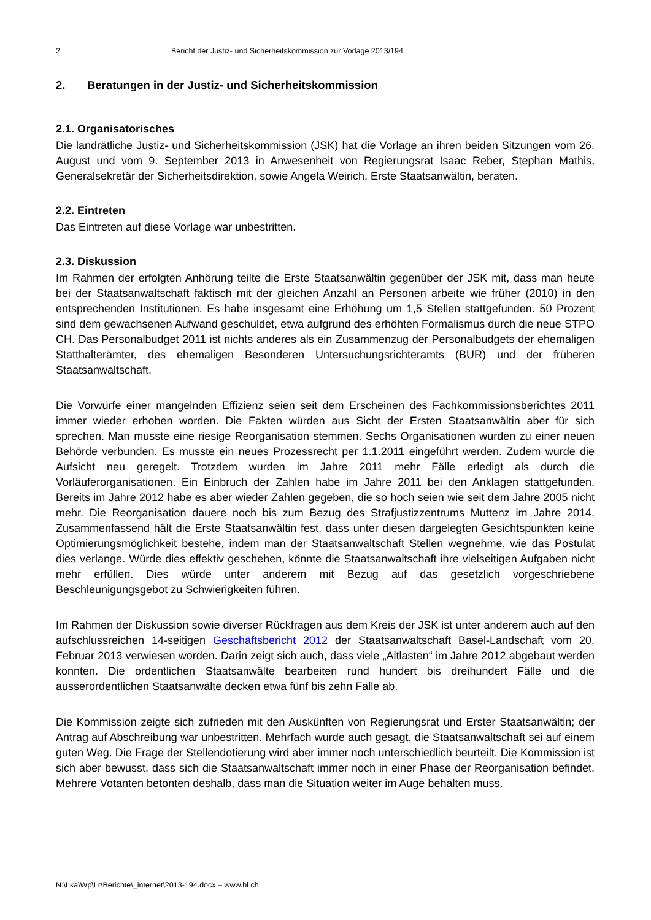2 Bericht der Justiz- und Sicherheitskommission zur Vorlage 2013/194
2. Beratungen in der Justiz- und Sicherheitskommission
2.1. Organisatorisches
Die landrätliche Justiz- und Sicherheitskommission (JSK) hat die Vorlage an ihren beiden Sitzungen vom 26. August und vom 9. September 2013 in Anwesenheit von Regierungsrat Isaac Reber, Stephan Mathis, Generalsekretär der Sicherheitsdirektion, sowie Angela Weirich, Erste Staatsanwältin, beraten.
2.2. Eintreten
Das Eintreten auf diese Vorlage war unbestritten.
2.3. Diskussion
Im Rahmen der erfolgten Anhörung teilte die Erste Staatsanwältin gegenüber der JSK mit, dass man heute bei der Staatsanwaltschaft faktisch mit der gleichen Anzahl an Personen arbeite wie früher (2010) in den entsprechenden Institutionen. Es habe insgesamt eine Erhöhung um 1,5 Stellen stattgefunden. 50 Prozent sind dem gewachsenen Aufwand geschuldet, etwa aufgrund des erhöhten Formalismus durch die neue STPO CH. Das Personalbudget 2011 ist nichts anderes als ein Zusammenzug der Personalbudgets der ehemaligen Statthalterämter, des ehemaligen Besonderen Untersuchungsrichteramts (BUR) und der früheren Staatsanwaltschaft.
Die Vorwürfe einer mangelnden Effizienz seien seit dem Erscheinen des Fachkommissionsberichtes 2011 immer wieder erhoben worden. Die Fakten würden aus Sicht der Ersten Staatsanwältin aber für sich sprechen. Man musste eine riesige Reorganisation stemmen. Sechs Organisationen wurden zu einer neuen Behörde verbunden. Es musste ein neues Prozessrecht per 1.1.2011 eingeführt werden. Zudem wurde die Aufsicht neu geregelt. Trotzdem wurden im Jahre 2011 mehr Fälle erledigt als durch die Vorläuferorganisationen. Ein Einbruch der Zahlen habe im Jahre 2011 bei den Anklagen stattgefunden. Bereits im Jahre 2012 habe es aber wieder Zahlen gegeben, die so hoch seien wie seit dem Jahre 2005 nicht mehr. Die Reorganisation dauere noch bis zum Bezug des Strafjustizzentrums Muttenz im Jahre 2014. Zusammenfassend hält die Erste Staatsanwältin fest, dass unter diesen dargelegten Gesichtspunkten keine Optimierungsmöglichkeit bestehe, indem man der Staatsanwaltschaft Stellen wegnehme, wie das Postulat dies verlange. Würde dies effektiv geschehen, könnte die Staatsanwaltschaft ihre vielseitigen Aufgaben nicht mehr erfüllen. Dies würde unter anderem mit Bezug auf das gesetzlich vorgeschriebene Beschleunigungsgebot zu Schwierigkeiten führen.
Im Rahmen der Diskussion sowie diverser Rückfragen aus dem Kreis der JSK ist unter anderem auch auf den aufschlussreichen 14-seitigen Geschäftsbericht 2012 der Staatsanwaltschaft Basel-Landschaft vom 20. Februar 2013 verwiesen worden. Darin zeigt sich auch, dass viele „Altlasten“ im Jahre 2012 abgebaut werden konnten. Die ordentlichen Staatsanwälte bearbeiten rund hundert bis dreihundert Fälle und die ausserordentlichen Staatsanwälte decken etwa fünf bis zehn Fälle ab.
Die Kommission zeigte sich zufrieden mit den Auskünften von Regierungsrat und Erster Staatsanwältin; der Antrag auf Abschreibung war unbestritten. Mehrfach wurde auch gesagt, die Staatsanwaltschaft sei auf einem guten Weg. Die Frage der Stellendotierung wird aber immer noch unterschiedlich beurteilt. Die Kommission ist sich aber bewusst, dass sich die Staatsanwaltschaft immer noch in einer Phase der Reorganisation befindet. Mehrere Votanten betonten deshalb, dass man die Situation weiter im Auge behalten muss.
N:\Lka\Wp\Lr\Berichte\_internet\2013-194.docx – www.bl.ch